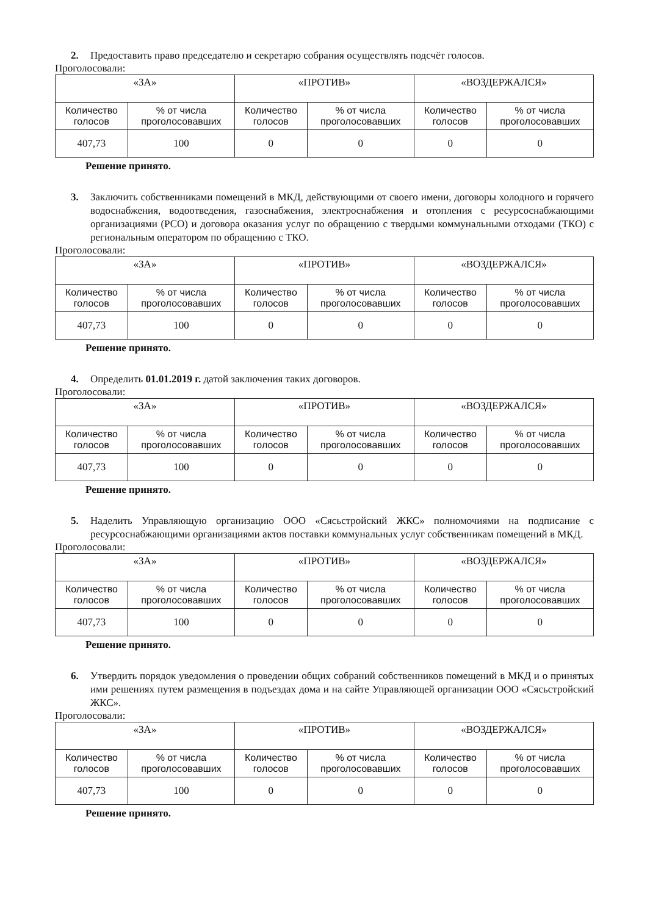2. Предоставить право председателю и секретарю собрания осуществлять подсчёт голосов.
Проголосовали:
| «ЗА» | | «ПРОТИВ» | | «ВОЗДЕРЖАЛСЯ» | |
| --- | --- | --- | --- | --- | --- |
| Количество голосов | % от числа проголосовавших | Количество голосов | % от числа проголосовавших | Количество голосов | % от числа проголосовавших |
| 407,73 | 100 | 0 | 0 | 0 | 0 |
Решение принято.
3. Заключить собственниками помещений в МКД, действующими от своего имени, договоры холодного и горячего водоснабжения, водоотведения, газоснабжения, электроснабжения и отопления с ресурсоснабжающими организациями (РСО) и договора оказания услуг по обращению с твердыми коммунальными отходами (ТКО) с региональным оператором по обращению с ТКО.
Проголосовали:
| «ЗА» | | «ПРОТИВ» | | «ВОЗДЕРЖАЛСЯ» | |
| --- | --- | --- | --- | --- | --- |
| Количество голосов | % от числа проголосовавших | Количество голосов | % от числа проголосовавших | Количество голосов | % от числа проголосовавших |
| 407,73 | 100 | 0 | 0 | 0 | 0 |
Решение принято.
4. Определить 01.01.2019 г. датой заключения таких договоров.
Проголосовали:
| «ЗА» | | «ПРОТИВ» | | «ВОЗДЕРЖАЛСЯ» | |
| --- | --- | --- | --- | --- | --- |
| Количество голосов | % от числа проголосовавших | Количество голосов | % от числа проголосовавших | Количество голосов | % от числа проголосовавших |
| 407,73 | 100 | 0 | 0 | 0 | 0 |
Решение принято.
5. Наделить Управляющую организацию ООО «Сясьстройский ЖКС» полномочиями на подписание с ресурсоснабжающими организациями актов поставки коммунальных услуг собственникам помещений в МКД.
Проголосовали:
| «ЗА» | | «ПРОТИВ» | | «ВОЗДЕРЖАЛСЯ» | |
| --- | --- | --- | --- | --- | --- |
| Количество голосов | % от числа проголосовавших | Количество голосов | % от числа проголосовавших | Количество голосов | % от числа проголосовавших |
| 407,73 | 100 | 0 | 0 | 0 | 0 |
Решение принято.
6. Утвердить порядок уведомления о проведении общих собраний собственников помещений в МКД и о принятых ими решениях путем размещения в подъездах дома и на сайте Управляющей организации ООО «Сясьстройский ЖКС».
Проголосовали:
| «ЗА» | | «ПРОТИВ» | | «ВОЗДЕРЖАЛСЯ» | |
| --- | --- | --- | --- | --- | --- |
| Количество голосов | % от числа проголосовавших | Количество голосов | % от числа проголосовавших | Количество голосов | % от числа проголосовавших |
| 407,73 | 100 | 0 | 0 | 0 | 0 |
Решение принято.